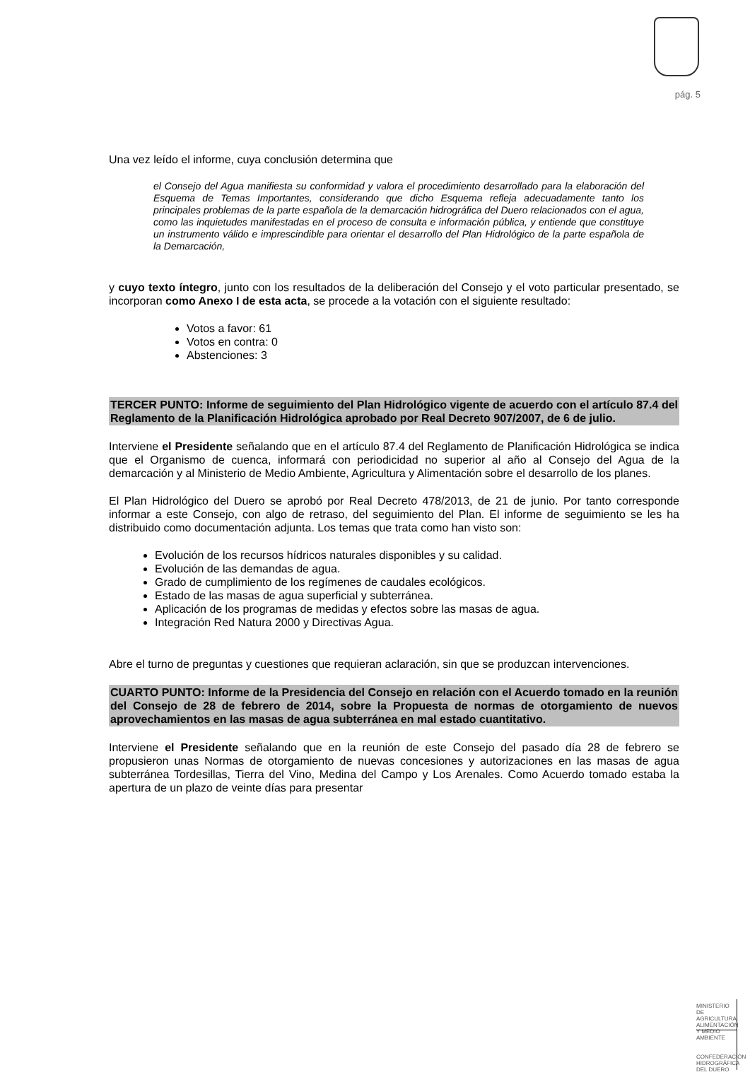pág. 5
Una vez leído el informe, cuya conclusión determina que
el Consejo del Agua manifiesta su conformidad y valora el procedimiento desarrollado para la elaboración del Esquema de Temas Importantes, considerando que dicho Esquema refleja adecuadamente tanto los principales problemas de la parte española de la demarcación hidrográfica del Duero relacionados con el agua, como las inquietudes manifestadas en el proceso de consulta e información pública, y entiende que constituye un instrumento válido e imprescindible para orientar el desarrollo del Plan Hidrológico de la parte española de la Demarcación,
y cuyo texto íntegro, junto con los resultados de la deliberación del Consejo y el voto particular presentado, se incorporan como Anexo I de esta acta, se procede a la votación con el siguiente resultado:
Votos a favor: 61
Votos en contra: 0
Abstenciones: 3
TERCER PUNTO: Informe de seguimiento del Plan Hidrológico vigente de acuerdo con el artículo 87.4 del Reglamento de la Planificación Hidrológica aprobado por Real Decreto 907/2007, de 6 de julio.
Interviene el Presidente señalando que en el artículo 87.4 del Reglamento de Planificación Hidrológica se indica que el Organismo de cuenca, informará con periodicidad no superior al año al Consejo del Agua de la demarcación y al Ministerio de Medio Ambiente, Agricultura y Alimentación sobre el desarrollo de los planes.
El Plan Hidrológico del Duero se aprobó por Real Decreto 478/2013, de 21 de junio. Por tanto corresponde informar a este Consejo, con algo de retraso, del seguimiento del Plan. El informe de seguimiento se les ha distribuido como documentación adjunta. Los temas que trata como han visto son:
Evolución de los recursos hídricos naturales disponibles y su calidad.
Evolución de las demandas de agua.
Grado de cumplimiento de los regímenes de caudales ecológicos.
Estado de las masas de agua superficial y subterránea.
Aplicación de los programas de medidas y efectos sobre las masas de agua.
Integración Red Natura 2000 y Directivas Agua.
Abre el turno de preguntas y cuestiones que requieran aclaración, sin que se produzcan intervenciones.
CUARTO PUNTO: Informe de la Presidencia del Consejo en relación con el Acuerdo tomado en la reunión del Consejo de 28 de febrero de 2014, sobre la Propuesta de normas de otorgamiento de nuevos aprovechamientos en las masas de agua subterránea en mal estado cuantitativo.
Interviene el Presidente señalando que en la reunión de este Consejo del pasado día 28 de febrero se propusieron unas Normas de otorgamiento de nuevas concesiones y autorizaciones en las masas de agua subterránea Tordesillas, Tierra del Vino, Medina del Campo y Los Arenales. Como Acuerdo tomado estaba la apertura de un plazo de veinte días para presentar
MINISTERIO
DE AGRICULTURA, ALIMENTACIÓN
Y MEDIO AMBIENTE
CONFEDERACIÓN
HIDROGRÁFICA
DEL DUERO